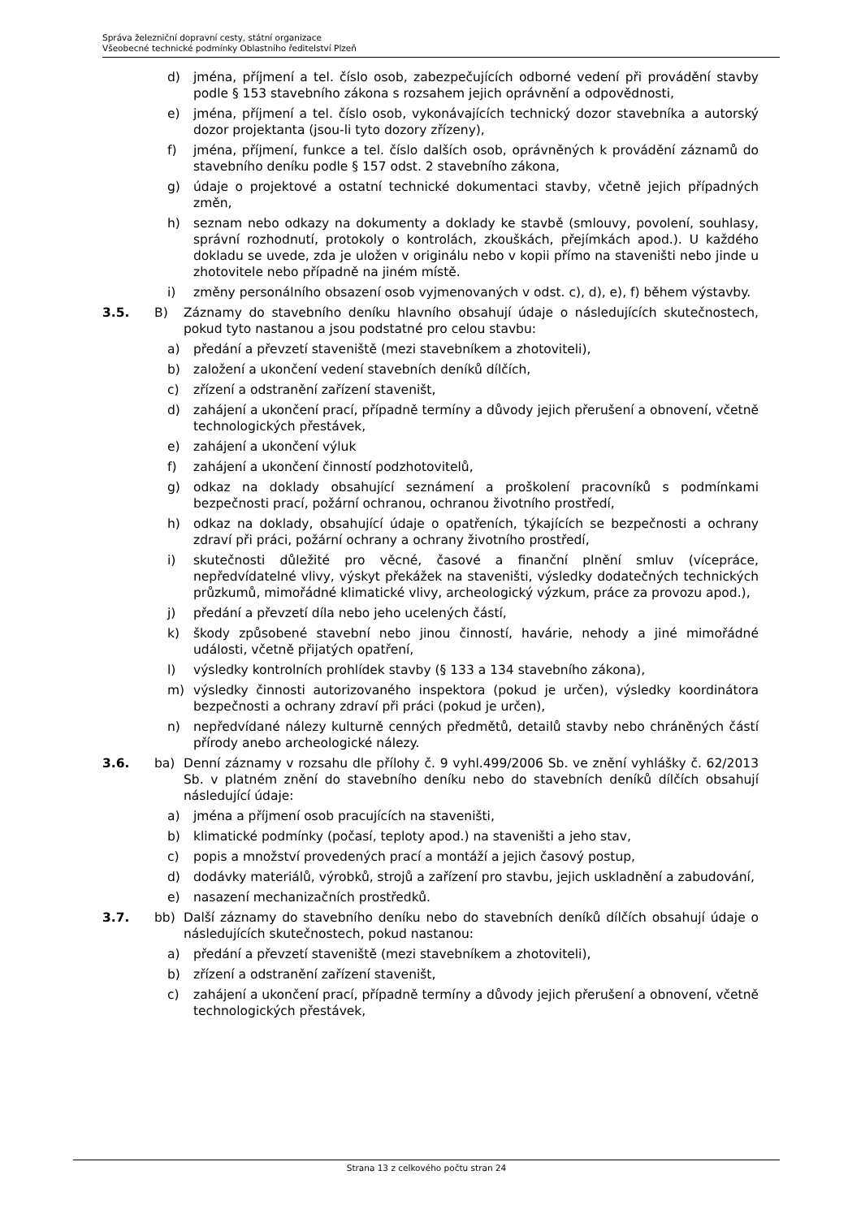Správa železniční dopravní cesty, státní organizace
Všeobecné technické podmínky Oblastního ředitelství Plzeň
d) jména, příjmení a tel. číslo osob, zabezpečujících odborné vedení při provádění stavby podle § 153 stavebního zákona s rozsahem jejich oprávnění a odpovědnosti,
e) jména, příjmení a tel. číslo osob, vykonávajících technický dozor stavebníka a autorský dozor projektanta (jsou-li tyto dozory zřízeny),
f) jména, příjmení, funkce a tel. číslo dalších osob, oprávněných k provádění záznamů do stavebního deníku podle § 157 odst. 2 stavebního zákona,
g) údaje o projektové a ostatní technické dokumentaci stavby, včetně jejich případných změn,
h) seznam nebo odkazy na dokumenty a doklady ke stavbě (smlouvy, povolení, souhlasy, správní rozhodnutí, protokoly o kontrolách, zkouškách, přejímkách apod.). U každého dokladu se uvede, zda je uložen v originálu nebo v kopii přímo na staveništi nebo jinde u zhotovitele nebo případně na jiném místě.
i) změny personálního obsazení osob vyjmenovaných v odst. c), d), e), f) během výstavby.
3.5. B) Záznamy do stavebního deníku hlavního obsahují údaje o následujících skutečnostech, pokud tyto nastanou a jsou podstatné pro celou stavbu:
a) předání a převzetí staveniště (mezi stavebníkem a zhotoviteli),
b) založení a ukončení vedení stavebních deníků dílčích,
c) zřízení a odstranění zařízení staveništ,
d) zahájení a ukončení prací, případně termíny a důvody jejich přerušení a obnovení, včetně technologických přestávek,
e) zahájení a ukončení výluk
f) zahájení a ukončení činností podzhotovitelů,
g) odkaz na doklady obsahující seznámení a proškolení pracovníků s podmínkami bezpečnosti prací, požární ochranou, ochranou životního prostředí,
h) odkaz na doklady, obsahující údaje o opatřeních, týkajících se bezpečnosti a ochrany zdraví při práci, požární ochrany a ochrany životního prostředí,
i) skutečnosti důležité pro věcné, časové a finanční plnění smluv (vícepráce, nepředvídatelné vlivy, výskyt překážek na staveništi, výsledky dodatečných technických průzkumů, mimořádné klimatické vlivy, archeologický výzkum, práce za provozu apod.),
j) předání a převzetí díla nebo jeho ucelených částí,
k) škody způsobené stavební nebo jinou činností, havárie, nehody a jiné mimořádné události, včetně přijatých opatření,
l) výsledky kontrolních prohlídek stavby (§ 133 a 134 stavebního zákona),
m) výsledky činnosti autorizovaného inspektora (pokud je určen), výsledky koordinátora bezpečnosti a ochrany zdraví při práci (pokud je určen),
n) nepředvídané nálezy kulturně cenných předmětů, detailů stavby nebo chráněných částí přírody anebo archeologické nálezy.
3.6. ba) Denní záznamy v rozsahu dle přílohy č. 9 vyhl.499/2006 Sb. ve znění vyhlášky č. 62/2013 Sb. v platném znění do stavebního deníku nebo do stavebních deníků dílčích obsahují následující údaje:
a) jména a příjmení osob pracujících na staveništi,
b) klimatické podmínky (počasí, teploty apod.) na staveništi a jeho stav,
c) popis a množství provedených prací a montáží a jejich časový postup,
d) dodávky materiálů, výrobků, strojů a zařízení pro stavbu, jejich uskladnění a zabudování,
e) nasazení mechanizačních prostředků.
3.7. bb) Další záznamy do stavebního deníku nebo do stavebních deníků dílčích obsahují údaje o následujících skutečnostech, pokud nastanou:
a) předání a převzetí staveniště (mezi stavebníkem a zhotoviteli),
b) zřízení a odstranění zařízení staveništ,
c) zahájení a ukončení prací, případně termíny a důvody jejich přerušení a obnovení, včetně technologických přestávek,
Strana 13 z celkového počtu stran 24